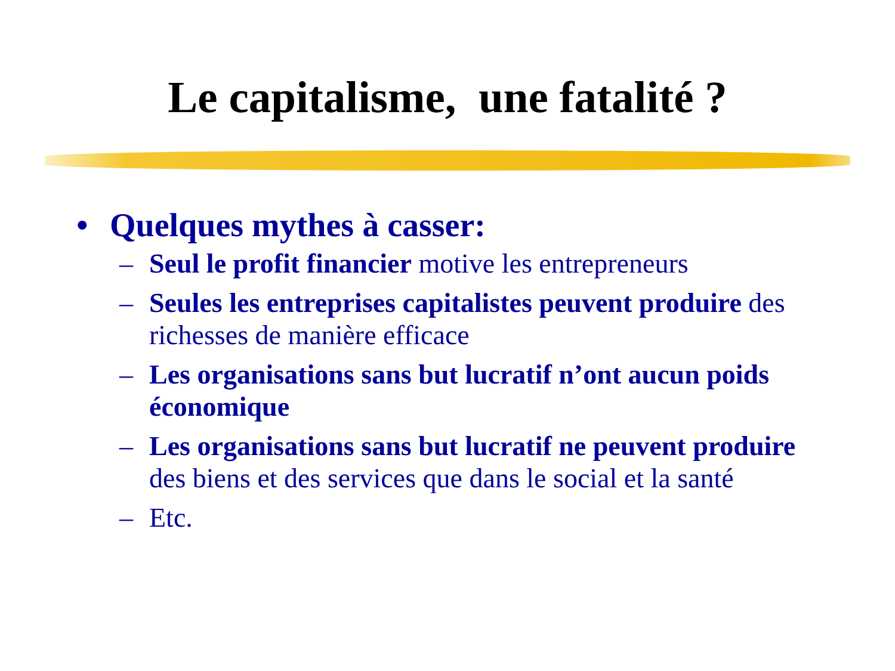Le capitalisme, une fatalité ?
• Quelques mythes à casser:
– Seul le profit financier motive les entrepreneurs
– Seules les entreprises capitalistes peuvent produire des richesses de manière efficace
– Les organisations sans but lucratif n’ont aucun poids économique
– Les organisations sans but lucratif ne peuvent produire des biens et des services que dans le social et la santé
– Etc.